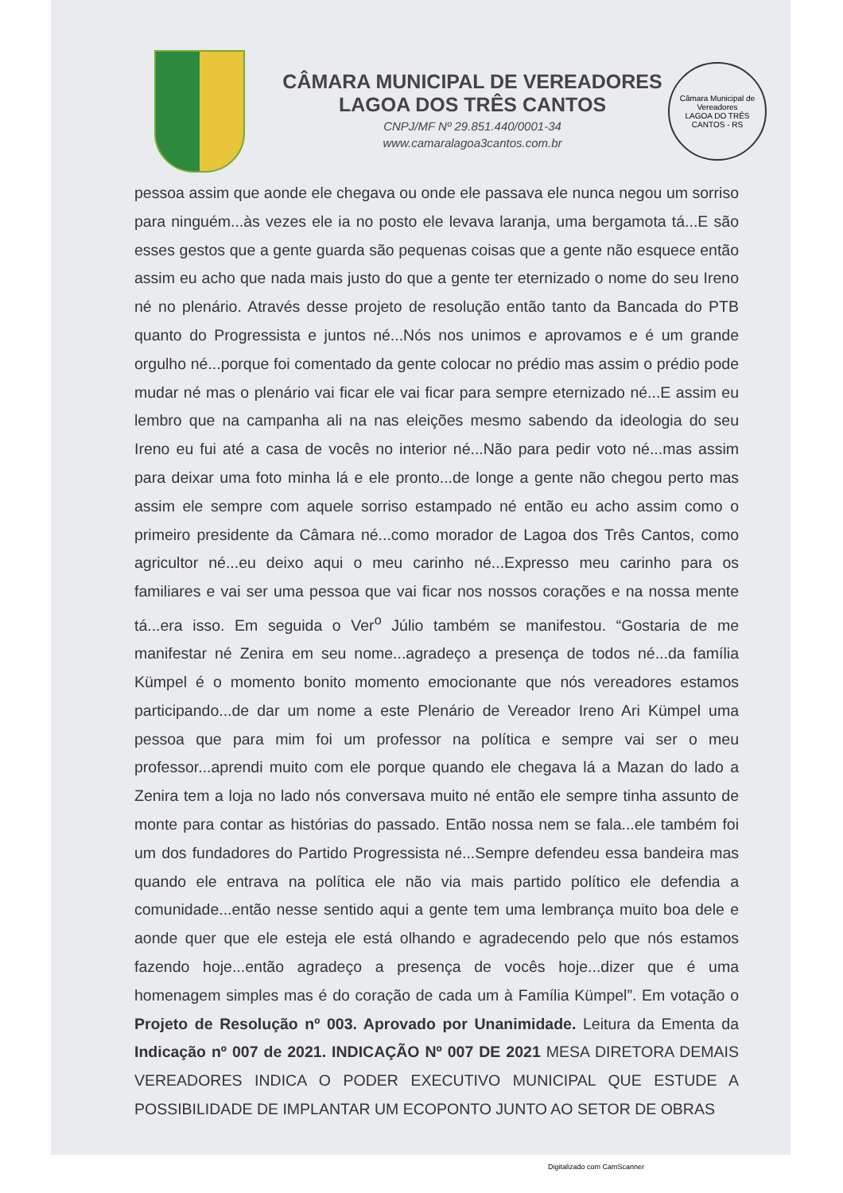CÂMARA MUNICIPAL DE VEREADORES
LAGOA DOS TRÊS CANTOS
CNPJ/MF Nº 29.851.440/0001-34
www.camaralagoa3cantos.com.br
Câmara Municipal de Vereadores
LAGOA DO TRÊS CANTOS - RS
pessoa assim que aonde ele chegava ou onde ele passava ele nunca negou um sorriso para ninguém...às vezes ele ia no posto ele levava laranja, uma bergamota tá...E são esses gestos que a gente guarda são pequenas coisas que a gente não esquece então assim eu acho que nada mais justo do que a gente ter eternizado o nome do seu Ireno né no plenário. Através desse projeto de resolução então tanto da Bancada do PTB quanto do Progressista e juntos né...Nós nos unimos e aprovamos e é um grande orgulho né...porque foi comentado da gente colocar no prédio mas assim o prédio pode mudar né mas o plenário vai ficar ele vai ficar para sempre eternizado né...E assim eu lembro que na campanha ali na nas eleições mesmo sabendo da ideologia do seu Ireno eu fui até a casa de vocês no interior né...Não para pedir voto né...mas assim para deixar uma foto minha lá e ele pronto...de longe a gente não chegou perto mas assim ele sempre com aquele sorriso estampado né então eu acho assim como o primeiro presidente da Câmara né...como morador de Lagoa dos Três Cantos, como agricultor né...eu deixo aqui o meu carinho né...Expresso meu carinho para os familiares e vai ser uma pessoa que vai ficar nos nossos corações e na nossa mente tá...era isso. Em seguida o Ver<sup>o</sup> Júlio também se manifestou. “Gostaria de me manifestar né Zenira em seu nome...agradeço a presença de todos né...da família Kümpel é o momento bonito momento emocionante que nós vereadores estamos participando...de dar um nome a este Plenário de Vereador Ireno Ari Kümpel uma pessoa que para mim foi um professor na política e sempre vai ser o meu professor...aprendi muito com ele porque quando ele chegava lá a Mazan do lado a Zenira tem a loja no lado nós conversava muito né então ele sempre tinha assunto de monte para contar as histórias do passado. Então nossa nem se fala...ele também foi um dos fundadores do Partido Progressista né...Sempre defendeu essa bandeira mas quando ele entrava na política ele não via mais partido político ele defendia a comunidade...então nesse sentido aqui a gente tem uma lembrança muito boa dele e aonde quer que ele esteja ele está olhando e agradecendo pelo que nós estamos fazendo hoje...então agradeço a presença de vocês hoje...dizer que é uma homenagem simples mas é do coração de cada um à Família Kümpel”. Em votação o Projeto de Resolução nº 003. Aprovado por Unanimidade. Leitura da Ementa da Indicação nº 007 de 2021. INDICAÇÃO Nº 007 DE 2021 MESA DIRETORA DEMAIS VEREADORES INDICA O PODER EXECUTIVO MUNICIPAL QUE ESTUDE A POSSIBILIDADE DE IMPLANTAR UM ECOPONTO JUNTO AO SETOR DE OBRAS
Digitalizado com CamScanner